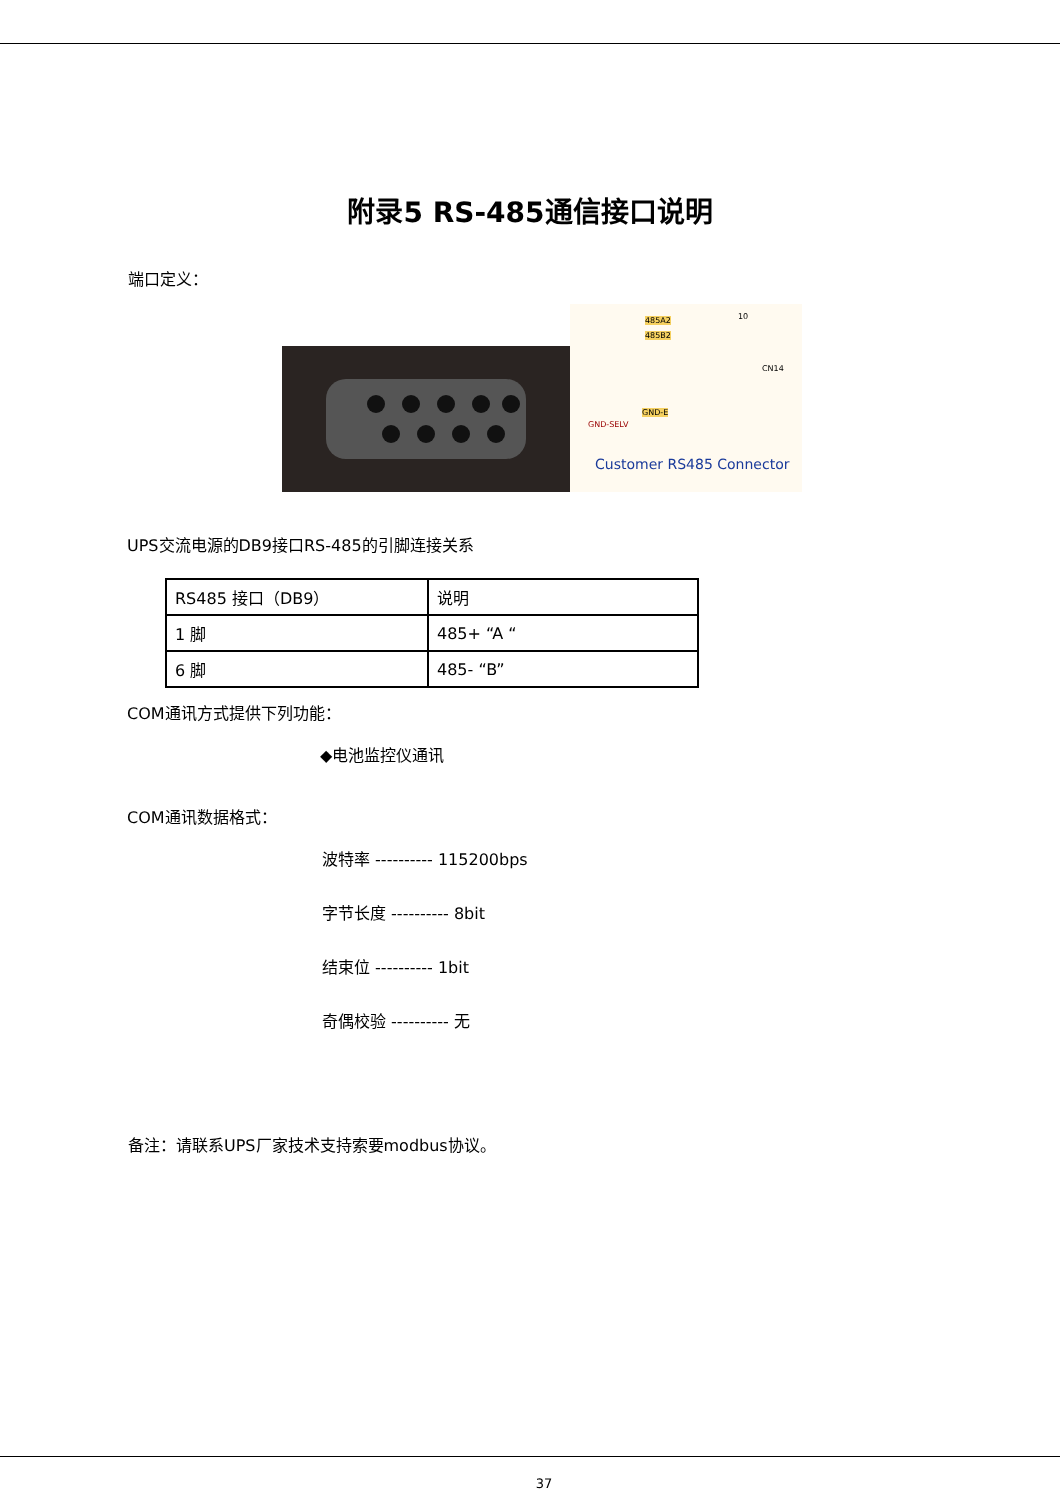附录5 RS-485通信接口说明
端口定义：
485A2
485B2
10
CN14
GND-E
GND-SELV
Customer RS485 Connector
UPS交流电源的DB9接口RS-485的引脚连接关系
| RS485 接口（DB9） | 说明 |
| 1 脚 | 485+ “A “ |
| 6 脚 | 485- “B” |
COM通讯方式提供下列功能：
◆电池监控仪通讯
COM通讯数据格式：
波特率 ---------- 115200bps
字节长度 ---------- 8bit
结束位 ---------- 1bit
奇偶校验 ---------- 无
备注：请联系UPS厂家技术支持索要modbus协议。
37